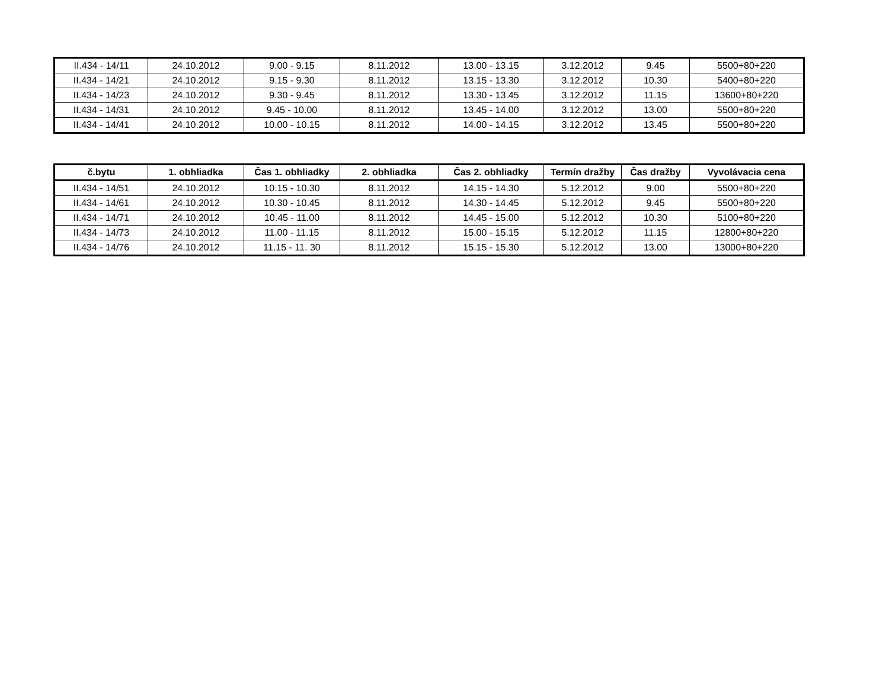| II.434 - 14/11 | 24.10.2012 | 9.00 - 9.15 | 8.11.2012 | 13.00 - 13.15 | 3.12.2012 | 9.45 | 5500+80+220 |
| II.434 - 14/21 | 24.10.2012 | 9.15 - 9.30 | 8.11.2012 | 13.15 - 13.30 | 3.12.2012 | 10.30 | 5400+80+220 |
| II.434 - 14/23 | 24.10.2012 | 9.30 - 9.45 | 8.11.2012 | 13.30 - 13.45 | 3.12.2012 | 11.15 | 13600+80+220 |
| II.434 - 14/31 | 24.10.2012 | 9.45 - 10.00 | 8.11.2012 | 13.45 - 14.00 | 3.12.2012 | 13.00 | 5500+80+220 |
| II.434 - 14/41 | 24.10.2012 | 10.00 - 10.15 | 8.11.2012 | 14.00 - 14.15 | 3.12.2012 | 13.45 | 5500+80+220 |
| č.bytu | 1. obhliadka | Čas 1. obhliadky | 2. obhliadka | Čas 2. obhliadky | Termín dražby | Čas dražby | Vyvolávacia cena |
| --- | --- | --- | --- | --- | --- | --- | --- |
| II.434 - 14/51 | 24.10.2012 | 10.15 - 10.30 | 8.11.2012 | 14.15 - 14.30 | 5.12.2012 | 9.00 | 5500+80+220 |
| II.434 - 14/61 | 24.10.2012 | 10.30 - 10.45 | 8.11.2012 | 14.30 - 14.45 | 5.12.2012 | 9.45 | 5500+80+220 |
| II.434 - 14/71 | 24.10.2012 | 10.45 - 11.00 | 8.11.2012 | 14.45 - 15.00 | 5.12.2012 | 10.30 | 5100+80+220 |
| II.434 - 14/73 | 24.10.2012 | 11.00 - 11.15 | 8.11.2012 | 15.00 - 15.15 | 5.12.2012 | 11.15 | 12800+80+220 |
| II.434 - 14/76 | 24.10.2012 | 11.15 - 11. 30 | 8.11.2012 | 15.15 - 15.30 | 5.12.2012 | 13.00 | 13000+80+220 |